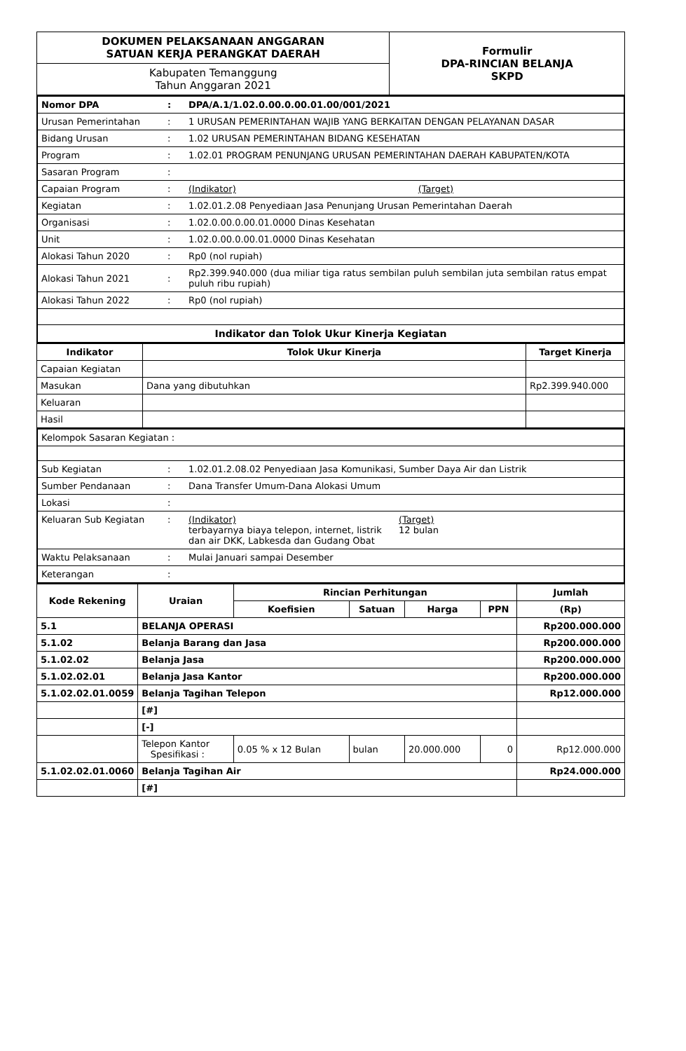| DOKUMEN PELAKSANAAN ANGGARAN SATUAN KERJA PERANGKAT DAERAH | Formulir DPA-RINCIAN BELANJA SKPD |
| Kabupaten Temanggung Tahun Anggaran 2021 | |
| Nomor DPA | : | DPA/A.1/1.02.0.00.0.00.01.00/001/2021 |
| Urusan Pemerintahan | : | 1 URUSAN PEMERINTAHAN WAJIB YANG BERKAITAN DENGAN PELAYANAN DASAR |
| Bidang Urusan | : | 1.02 URUSAN PEMERINTAHAN BIDANG KESEHATAN |
| Program | : | 1.02.01 PROGRAM PENUNJANG URUSAN PEMERINTAHAN DAERAH KABUPATEN/KOTA |
| Sasaran Program | : | |
| Capaian Program | : | (Indikator) (Target) |
| Kegiatan | : | 1.02.01.2.08 Penyediaan Jasa Penunjang Urusan Pemerintahan Daerah |
| Organisasi | : | 1.02.0.00.0.00.01.0000 Dinas Kesehatan |
| Unit | : | 1.02.0.00.0.00.01.0000 Dinas Kesehatan |
| Alokasi Tahun 2020 | : | Rp0 (nol rupiah) |
| Alokasi Tahun 2021 | : | Rp2.399.940.000 (dua miliar tiga ratus sembilan puluh sembilan juta sembilan ratus empat puluh ribu rupiah) |
| Alokasi Tahun 2022 | : | Rp0 (nol rupiah) |
| Indikator dan Tolok Ukur Kinerja Kegiatan | | |
| Indikator | Tolok Ukur Kinerja | Target Kinerja |
| --- | --- | --- |
| Capaian Kegiatan | | |
| Masukan | Dana yang dibutuhkan | Rp2.399.940.000 |
| Keluaran | | |
| Hasil | | |
| Kelompok Sasaran Kegiatan : | | |
| Sub Kegiatan | : | 1.02.01.2.08.02 Penyediaan Jasa Komunikasi, Sumber Daya Air dan Listrik |
| Sumber Pendanaan | : | Dana Transfer Umum-Dana Alokasi Umum |
| Lokasi | : | |
| Keluaran Sub Kegiatan | : | (Indikator) terbayarnya biaya telepon, internet, listrik dan air DKK, Labkesda dan Gudang Obat (Target) 12 bulan |
| Waktu Pelaksanaan | : | Mulai Januari sampai Desember |
| Keterangan | : | |
| Kode Rekening | Uraian | Rincian Perhitungan | | | | Jumlah |
| --- | --- | --- | --- | --- | --- | --- |
| | | Koefisien | Satuan | Harga | PPN | (Rp) |
| 5.1 | BELANJA OPERASI | | | | | Rp200.000.000 |
| 5.1.02 | Belanja Barang dan Jasa | | | | | Rp200.000.000 |
| 5.1.02.02 | Belanja Jasa | | | | | Rp200.000.000 |
| 5.1.02.02.01 | Belanja Jasa Kantor | | | | | Rp200.000.000 |
| 5.1.02.02.01.0059 | Belanja Tagihan Telepon | | | | | Rp12.000.000 |
| | [#] | | | | | |
| | [-] | | | | | |
| | Telepon Kantor Spesifikasi : | 0.05 % x 12 Bulan | bulan | 20.000.000 | 0 | Rp12.000.000 |
| 5.1.02.02.01.0060 | Belanja Tagihan Air | | | | | Rp24.000.000 |
| | [#] | | | | | |